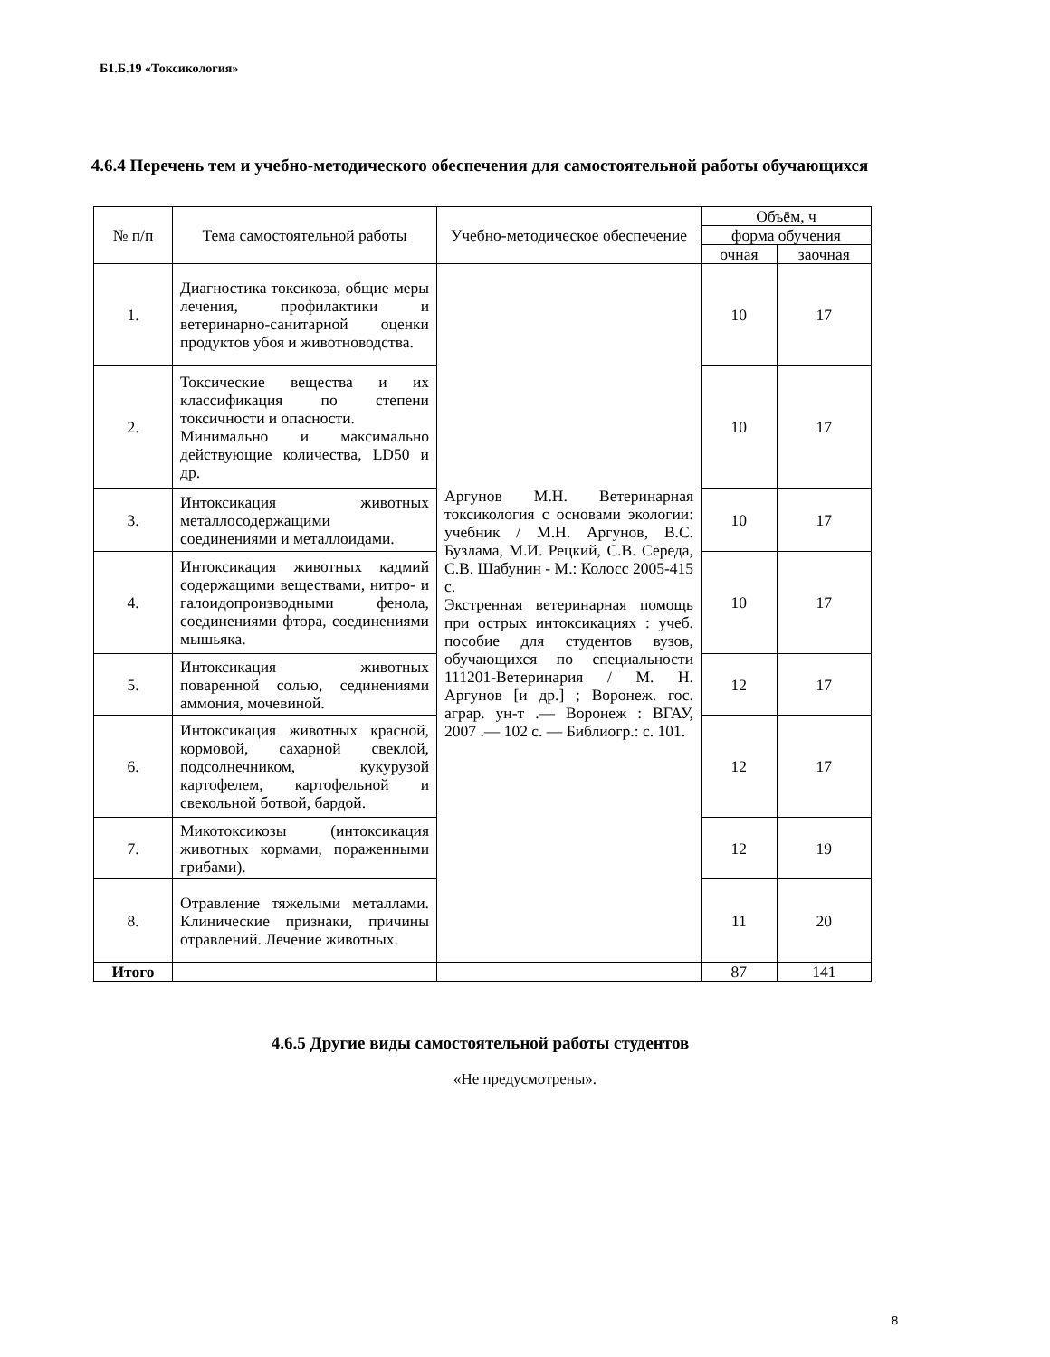Б1.Б.19 «Токсикология»
4.6.4 Перечень тем и учебно-методического обеспечения для самостоятельной работы обучающихся
| № п/п | Тема самостоятельной работы | Учебно-методическое обеспечение | Объём, ч | |
| --- | --- | --- | --- | --- |
| | | | форма обучения | |
| | | | очная | заочная |
| 1. | Диагностика токсикоза, общие меры лечения, профилактики и ветеринарно-санитарной оценки продуктов убоя и животноводства. | Аргунов М.Н. Ветеринарная токсикология с основами экологии: учебник / М.Н. Аргунов, В.С. Бузлама, М.И. Рецкий, С.В. Середа, С.В. Шабунин - М.: Колосс 2005-415 с. Экстренная ветеринарная помощь при острых интоксикациях : учеб. пособие для студентов вузов, обучающихся по специальности 111201-Ветеринария / М. Н. Аргунов [и др.] ; Воронеж. гос. аграр. ун-т .— Воронеж : ВГАУ, 2007 .— 102 с. — Библиогр.: с. 101. | 10 | 17 |
| 2. | Токсические вещества и их классификация по степени токсичности и опасности. Минимально и максимально действующие количества, LD50 и др. | | 10 | 17 |
| 3. | Интоксикация животных металлосодержащими соединениями и металлоидами. | | 10 | 17 |
| 4. | Интоксикация животных кадмий содержащими веществами, нитро- и галоидопроизводными фенола, соединениями фтора, соединениями мышьяка. | | 10 | 17 |
| 5. | Интоксикация животных поваренной солью, сединениями аммония, мочевиной. | | 12 | 17 |
| 6. | Интоксикация животных красной, кормовой, сахарной свеклой, подсолнечником, кукурузой картофелем, картофельной и свекольной ботвой, бардой. | | 12 | 17 |
| 7. | Микотоксикозы (интоксикация животных кормами, пораженными грибами). | | 12 | 19 |
| 8. | Отравление тяжелыми металлами. Клинические признаки, причины отравлений. Лечение животных. | | 11 | 20 |
| Итого | | | 87 | 141 |
4.6.5 Другие виды самостоятельной работы студентов
«Не предусмотрены».
8